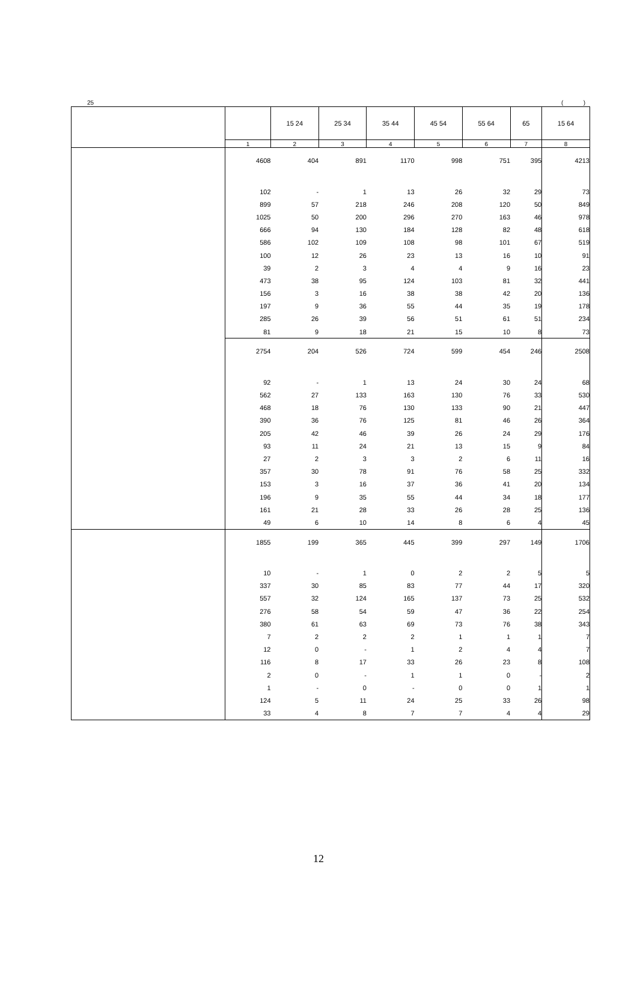25 ( )
| | | 15 24 | 25 34 | 35 44 | 45 54 | 55 64 | 65 | 15 64 |
| --- | --- | --- | --- | --- | --- | --- | --- | --- |
| | 1 | 2 | 3 | 4 | 5 | 6 | 7 | 8 |
| | 4608 | 404 | 891 | 1170 | 998 | 751 | 395 | 4213 |
| | 102 | - | 1 | 13 | 26 | 32 | 29 | 73 |
| | 899 | 57 | 218 | 246 | 208 | 120 | 50 | 849 |
| | 1025 | 50 | 200 | 296 | 270 | 163 | 46 | 978 |
| | 666 | 94 | 130 | 184 | 128 | 82 | 48 | 618 |
| | 586 | 102 | 109 | 108 | 98 | 101 | 67 | 519 |
| | 100 | 12 | 26 | 23 | 13 | 16 | 10 | 91 |
| | 39 | 2 | 3 | 4 | 4 | 9 | 16 | 23 |
| | 473 | 38 | 95 | 124 | 103 | 81 | 32 | 441 |
| | 156 | 3 | 16 | 38 | 38 | 42 | 20 | 136 |
| | 197 | 9 | 36 | 55 | 44 | 35 | 19 | 178 |
| | 285 | 26 | 39 | 56 | 51 | 61 | 51 | 234 |
| | 81 | 9 | 18 | 21 | 15 | 10 | 8 | 73 |
| | 2754 | 204 | 526 | 724 | 599 | 454 | 246 | 2508 |
| | 92 | - | 1 | 13 | 24 | 30 | 24 | 68 |
| | 562 | 27 | 133 | 163 | 130 | 76 | 33 | 530 |
| | 468 | 18 | 76 | 130 | 133 | 90 | 21 | 447 |
| | 390 | 36 | 76 | 125 | 81 | 46 | 26 | 364 |
| | 205 | 42 | 46 | 39 | 26 | 24 | 29 | 176 |
| | 93 | 11 | 24 | 21 | 13 | 15 | 9 | 84 |
| | 27 | 2 | 3 | 3 | 2 | 6 | 11 | 16 |
| | 357 | 30 | 78 | 91 | 76 | 58 | 25 | 332 |
| | 153 | 3 | 16 | 37 | 36 | 41 | 20 | 134 |
| | 196 | 9 | 35 | 55 | 44 | 34 | 18 | 177 |
| | 161 | 21 | 28 | 33 | 26 | 28 | 25 | 136 |
| | 49 | 6 | 10 | 14 | 8 | 6 | 4 | 45 |
| | 1855 | 199 | 365 | 445 | 399 | 297 | 149 | 1706 |
| | 10 | - | 1 | 0 | 2 | 2 | 5 | 5 |
| | 337 | 30 | 85 | 83 | 77 | 44 | 17 | 320 |
| | 557 | 32 | 124 | 165 | 137 | 73 | 25 | 532 |
| | 276 | 58 | 54 | 59 | 47 | 36 | 22 | 254 |
| | 380 | 61 | 63 | 69 | 73 | 76 | 38 | 343 |
| | 7 | 2 | 2 | 2 | 1 | 1 | 1 | 7 |
| | 12 | 0 | - | 1 | 2 | 4 | 4 | 7 |
| | 116 | 8 | 17 | 33 | 26 | 23 | 8 | 108 |
| | 2 | 0 | - | 1 | 1 | 0 | - | 2 |
| | 1 | - | 0 | - | 0 | 0 | 1 | 1 |
| | 124 | 5 | 11 | 24 | 25 | 33 | 26 | 98 |
| | 33 | 4 | 8 | 7 | 7 | 4 | 4 | 29 |
12